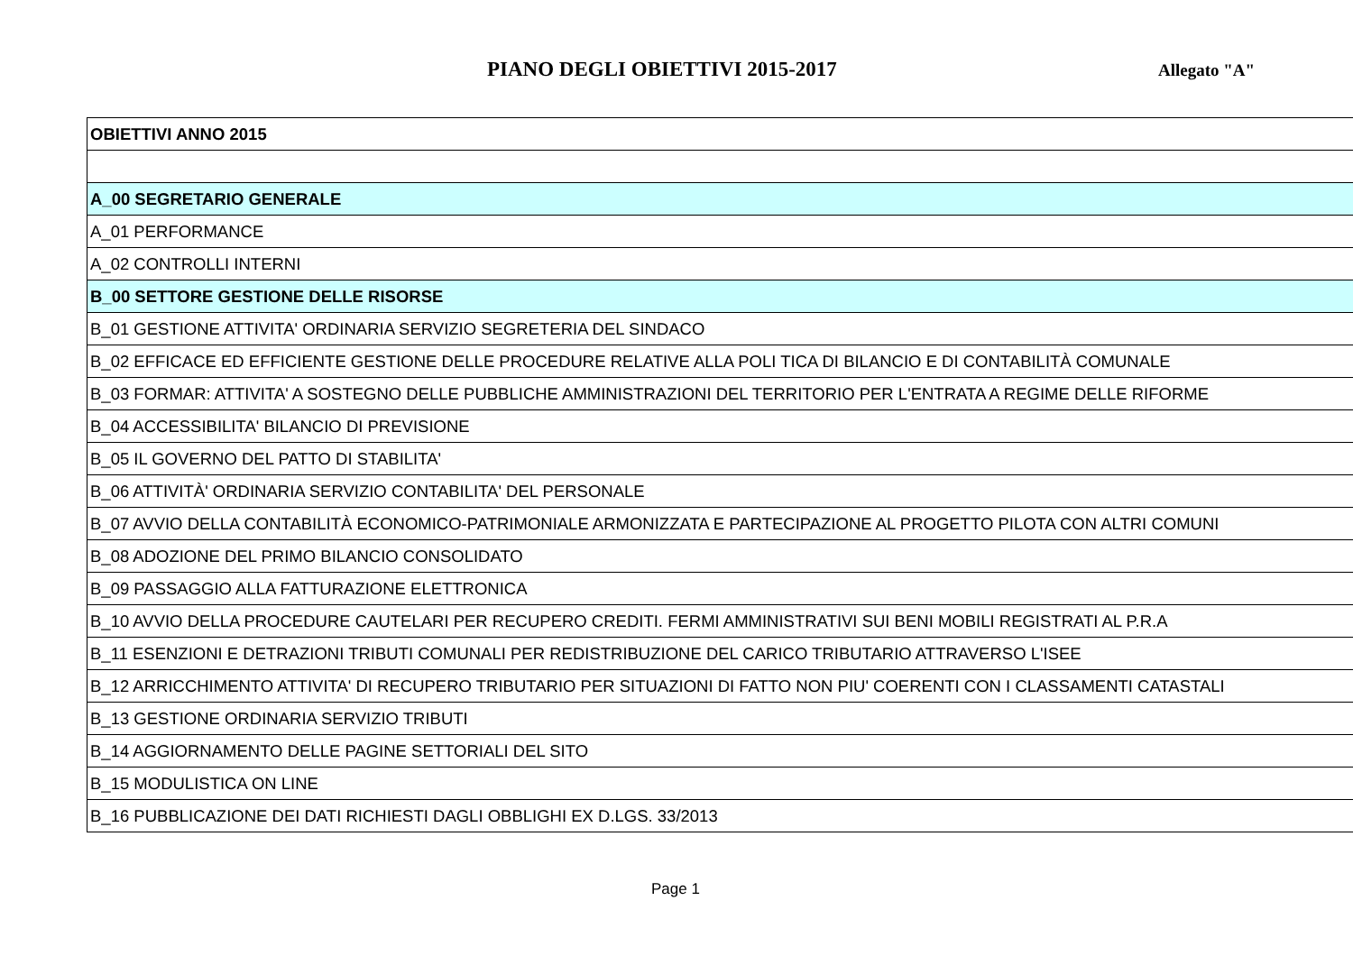PIANO DEGLI OBIETTIVI 2015-2017
Allegato "A"
| OBIETTIVI ANNO 2015 |
| A_00 SEGRETARIO GENERALE |
| A_01 PERFORMANCE |
| A_02 CONTROLLI INTERNI |
| B_00 SETTORE GESTIONE DELLE RISORSE |
| B_01 GESTIONE ATTIVITA' ORDINARIA SERVIZIO SEGRETERIA DEL SINDACO |
| B_02 EFFICACE ED EFFICIENTE GESTIONE DELLE PROCEDURE RELATIVE ALLA POLI TICA DI BILANCIO E DI CONTABILITÀ COMUNALE |
| B_03 FORMAR: ATTIVITA' A SOSTEGNO DELLE PUBBLICHE AMMINISTRAZIONI DEL TERRITORIO PER L'ENTRATA A REGIME DELLE RIFORME |
| B_04 ACCESSIBILITA' BILANCIO DI PREVISIONE |
| B_05 IL GOVERNO DEL PATTO DI STABILITA' |
| B_06 ATTIVITÀ' ORDINARIA SERVIZIO CONTABILITA' DEL PERSONALE |
| B_07 AVVIO DELLA CONTABILITÀ ECONOMICO-PATRIMONIALE ARMONIZZATA E PARTECIPAZIONE AL PROGETTO PILOTA CON ALTRI COMUNI |
| B_08 ADOZIONE DEL PRIMO BILANCIO CONSOLIDATO |
| B_09 PASSAGGIO ALLA FATTURAZIONE ELETTRONICA |
| B_10 AVVIO DELLA PROCEDURE CAUTELARI PER RECUPERO CREDITI. FERMI AMMINISTRATIVI SUI BENI MOBILI REGISTRATI AL P.R.A |
| B_11 ESENZIONI E DETRAZIONI TRIBUTI COMUNALI PER REDISTRIBUZIONE DEL CARICO TRIBUTARIO ATTRAVERSO L'ISEE |
| B_12 ARRICCHIMENTO ATTIVITA' DI RECUPERO TRIBUTARIO PER SITUAZIONI DI FATTO NON PIU' COERENTI CON I CLASSAMENTI CATASTALI |
| B_13 GESTIONE ORDINARIA SERVIZIO TRIBUTI |
| B_14 AGGIORNAMENTO DELLE PAGINE SETTORIALI DEL SITO |
| B_15 MODULISTICA ON LINE |
| B_16 PUBBLICAZIONE DEI DATI RICHIESTI DAGLI OBBLIGHI EX D.LGS. 33/2013 |
Page 1